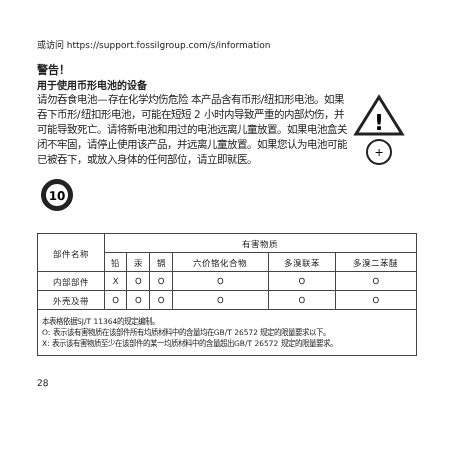或访问 https://support.fossilgroup.com/s/information
警告！
用于使用币形电池的设备
请勿吞食电池—存在化学灼伤危险 本产品含有币形/纽扣形电池。如果吞下币形/纽扣形电池，可能在短短 2 小时内导致严重的内部灼伤，并可能导致死亡。请将新电池和用过的电池远离儿童放置。如果电池盒关闭不牢固，请停止使用该产品，并远离儿童放置。如果您认为电池可能已被吞下，或放入身体的任何部位，请立即就医。
!
+
10
| 部件名称 | 有害物质 | | | | | |
| --- | --- | --- | --- | --- | --- | --- |
| | 铅 | 汞 | 镉 | 六价铬化合物 | 多溴联苯 | 多溴二苯醚 |
| 内部部件 | X | O | O | O | O | O |
| 外壳及带 | O | O | O | O | O | O |
本表格依据SJ/T 11364的规定编制。
O: 表示该有害物质在该部件所有均质材料中的含量均在GB/T 26572 规定的限量要求以下。
X: 表示该有害物质至少在该部件的某一均质材料中的含量超出GB/T 26572 规定的限量要求。
28